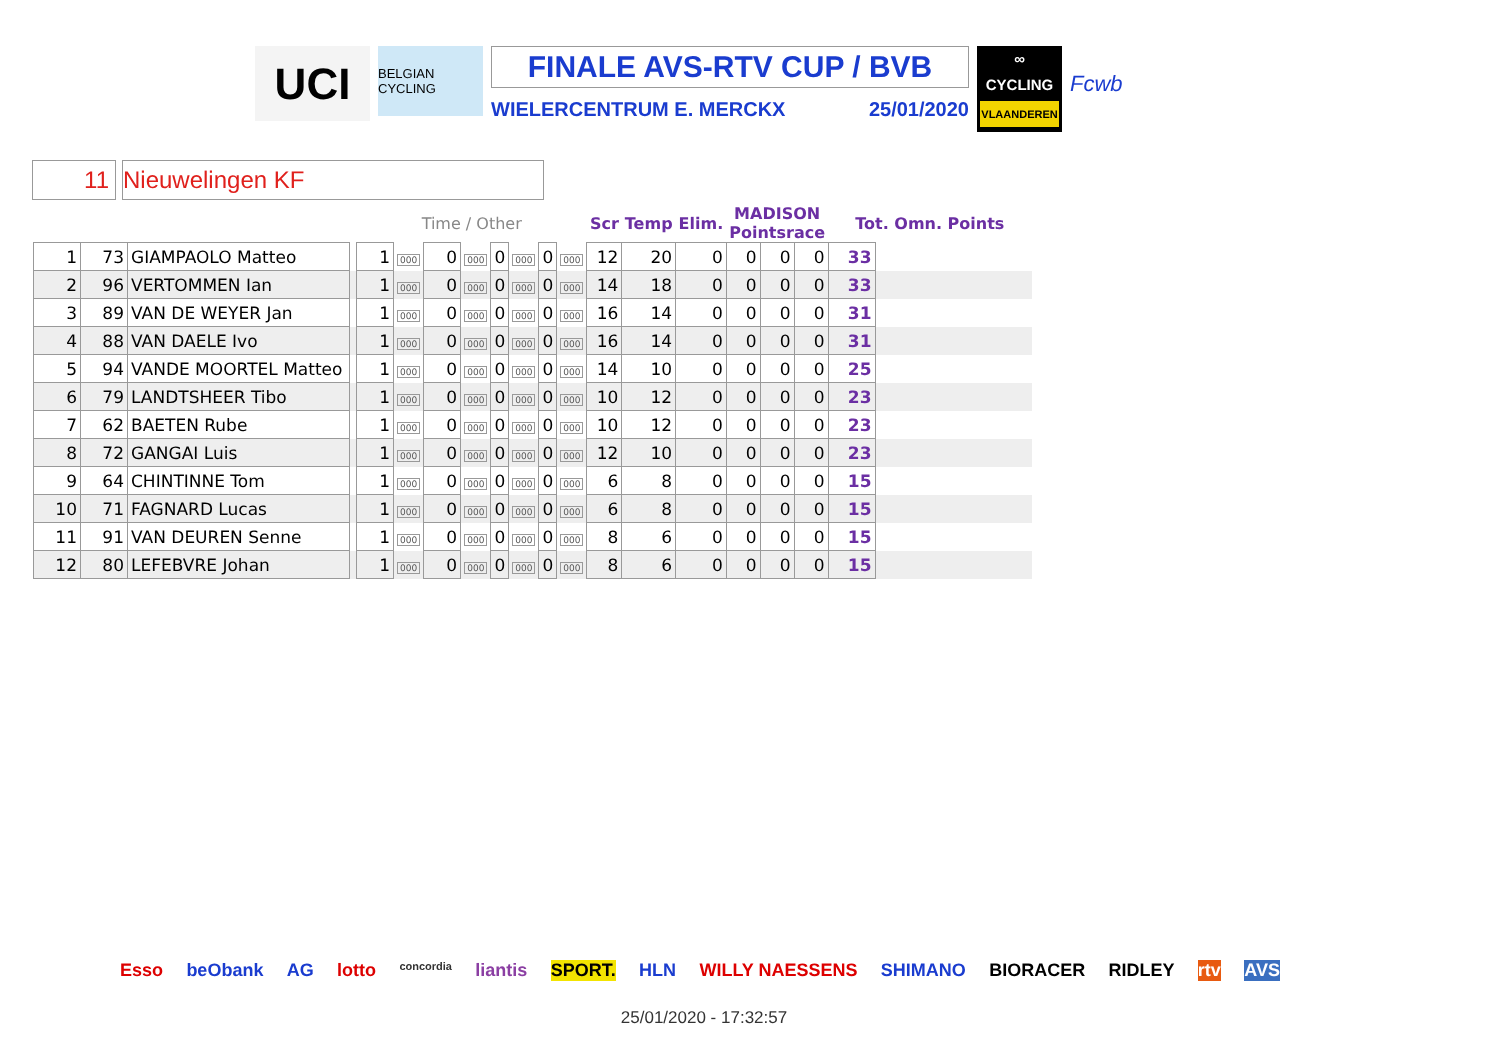UCI
BELGIAN CYCLING
FINALE AVS-RTV CUP / BVB
WIELERCENTRUM E. MERCKX 25/01/2020
∞
CYCLING
VLAANDEREN
Fcwb
11 Nieuwelingen KF
| | | | | Time / Other | | | | | | | | Scr | Temp | Elim. | MADISON Pointsrace | | | Tot. Omn. Points | |
| --- | --- | --- | --- | --- | --- | --- | --- | --- | --- | --- | --- | --- | --- | --- | --- | --- | --- | --- | --- |
| 1 | 73 | GIAMPAOLO Matteo | | 1 | 000 | 0 | 000 | 0 | 000 | 0 | 000 | 12 | 20 | 0 | 0 | 0 | 0 | 33 | |
| 2 | 96 | VERTOMMEN Ian | | 1 | 000 | 0 | 000 | 0 | 000 | 0 | 000 | 14 | 18 | 0 | 0 | 0 | 0 | 33 | |
| 3 | 89 | VAN DE WEYER Jan | | 1 | 000 | 0 | 000 | 0 | 000 | 0 | 000 | 16 | 14 | 0 | 0 | 0 | 0 | 31 | |
| 4 | 88 | VAN DAELE Ivo | | 1 | 000 | 0 | 000 | 0 | 000 | 0 | 000 | 16 | 14 | 0 | 0 | 0 | 0 | 31 | |
| 5 | 94 | VANDE MOORTEL Matteo | | 1 | 000 | 0 | 000 | 0 | 000 | 0 | 000 | 14 | 10 | 0 | 0 | 0 | 0 | 25 | |
| 6 | 79 | LANDTSHEER Tibo | | 1 | 000 | 0 | 000 | 0 | 000 | 0 | 000 | 10 | 12 | 0 | 0 | 0 | 0 | 23 | |
| 7 | 62 | BAETEN Rube | | 1 | 000 | 0 | 000 | 0 | 000 | 0 | 000 | 10 | 12 | 0 | 0 | 0 | 0 | 23 | |
| 8 | 72 | GANGAI Luis | | 1 | 000 | 0 | 000 | 0 | 000 | 0 | 000 | 12 | 10 | 0 | 0 | 0 | 0 | 23 | |
| 9 | 64 | CHINTINNE Tom | | 1 | 000 | 0 | 000 | 0 | 000 | 0 | 000 | 6 | 8 | 0 | 0 | 0 | 0 | 15 | |
| 10 | 71 | FAGNARD Lucas | | 1 | 000 | 0 | 000 | 0 | 000 | 0 | 000 | 6 | 8 | 0 | 0 | 0 | 0 | 15 | |
| 11 | 91 | VAN DEUREN Senne | | 1 | 000 | 0 | 000 | 0 | 000 | 0 | 000 | 8 | 6 | 0 | 0 | 0 | 0 | 15 | |
| 12 | 80 | LEFEBVRE Johan | | 1 | 000 | 0 | 000 | 0 | 000 | 0 | 000 | 8 | 6 | 0 | 0 | 0 | 0 | 15 | |
Esso beObank AG lotto concordia liantis SPORT. HLN WILLY NAESSENS SHIMANO BIORACER RIDLEY rtv AVS
25/01/2020 - 17:32:57